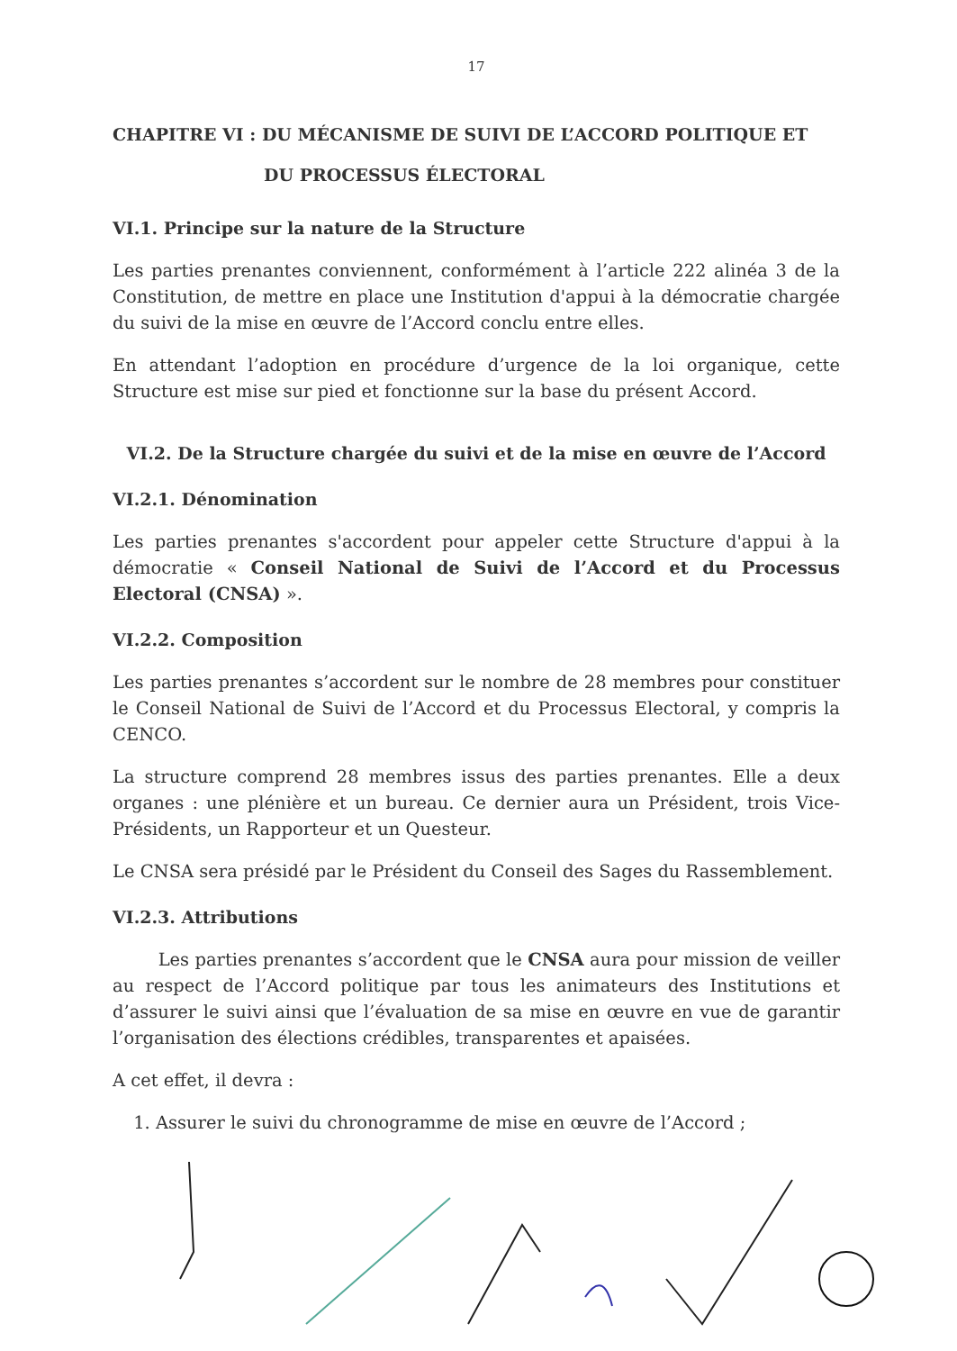17
CHAPITRE VI : DU MÉCANISME DE SUIVI DE L’ACCORD POLITIQUE ET
DU PROCESSUS ÉLECTORAL
VI.1. Principe sur la nature de la Structure
Les parties prenantes conviennent, conformément à l’article 222 alinéa 3 de la Constitution, de mettre en place une Institution d'appui à la démocratie chargée du suivi de la mise en œuvre de l’Accord conclu entre elles.
En attendant l’adoption en procédure d’urgence de la loi organique, cette Structure est mise sur pied et fonctionne sur la base du présent Accord.
VI.2. De la Structure chargée du suivi et de la mise en œuvre de l’Accord
VI.2.1. Dénomination
Les parties prenantes s'accordent pour appeler cette Structure d'appui à la démocratie « Conseil National de Suivi de l’Accord et du Processus Electoral (CNSA) ».
VI.2.2. Composition
Les parties prenantes s’accordent sur le nombre de 28 membres pour constituer le Conseil National de Suivi de l’Accord et du Processus Electoral, y compris la CENCO.
La structure comprend 28 membres issus des parties prenantes. Elle a deux organes : une plénière et un bureau. Ce dernier aura un Président, trois Vice-Présidents, un Rapporteur et un Questeur.
Le CNSA sera présidé par le Président du Conseil des Sages du Rassemblement.
VI.2.3. Attributions
Les parties prenantes s’accordent que le CNSA aura pour mission de veiller au respect de l’Accord politique par tous les animateurs des Institutions et d’assurer le suivi ainsi que l’évaluation de sa mise en œuvre en vue de garantir l’organisation des élections crédibles, transparentes et apaisées.
A cet effet, il devra :
1. Assurer le suivi du chronogramme de mise en œuvre de l’Accord ;